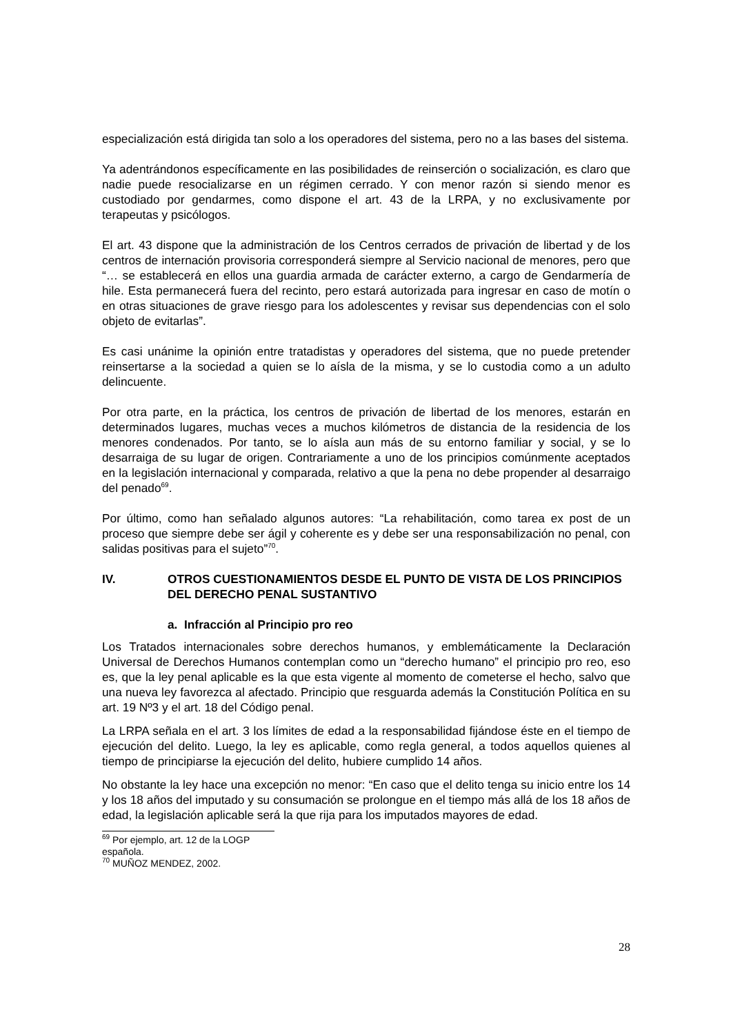especialización está dirigida tan solo a los operadores del sistema, pero no a las bases del sistema.
Ya adentrándonos específicamente en las posibilidades de reinserción o socialización, es claro que nadie puede resocializarse en un régimen cerrado. Y con menor razón si siendo menor es custodiado por gendarmes, como dispone el art. 43 de la LRPA, y no exclusivamente por terapeutas y psicólogos.
El art. 43 dispone que la administración de los Centros cerrados de privación de libertad y de los centros de internación provisoria corresponderá siempre al Servicio nacional de menores, pero que “… se establecerá en ellos una guardia armada de carácter externo, a cargo de Gendarmería de hile. Esta permanecerá fuera del recinto, pero estará autorizada para ingresar en caso de motín o en otras situaciones de grave riesgo para los adolescentes y revisar sus dependencias con el solo objeto de evitarlas”.
Es casi unánime la opinión entre tratadistas y operadores del sistema, que no puede pretender reinsertarse a la sociedad a quien se lo aísla de la misma, y se lo custodia como a un adulto delincuente.
Por otra parte, en la práctica, los centros de privación de libertad de los menores, estarán en determinados lugares, muchas veces a muchos kilómetros de distancia de la residencia de los menores condenados. Por tanto, se lo aísla aun más de su entorno familiar y social, y se lo desarraiga de su lugar de origen. Contrariamente a uno de los principios comúnmente aceptados en la legislación internacional y comparada, relativo a que la pena no debe propender al desarraigo del penado<sup>69</sup>.
Por último, como han señalado algunos autores: “La rehabilitación, como tarea ex post de un proceso que siempre debe ser ágil y coherente es y debe ser una responsabilización no penal, con salidas positivas para el sujeto”<sup>70</sup>.
IV. OTROS CUESTIONAMIENTOS DESDE EL PUNTO DE VISTA DE LOS PRINCIPIOS DEL DERECHO PENAL SUSTANTIVO
a. Infracción al Principio pro reo
Los Tratados internacionales sobre derechos humanos, y emblemáticamente la Declaración Universal de Derechos Humanos contemplan como un “derecho humano” el principio pro reo, eso es, que la ley penal aplicable es la que esta vigente al momento de cometerse el hecho, salvo que una nueva ley favorezca al afectado. Principio que resguarda además la Constitución Política en su art. 19 Nº3 y el art. 18 del Código penal.
La LRPA señala en el art. 3 los límites de edad a la responsabilidad fijándose éste en el tiempo de ejecución del delito. Luego, la ley es aplicable, como regla general, a todos aquellos quienes al tiempo de principiarse la ejecución del delito, hubiere cumplido 14 años.
No obstante la ley hace una excepción no menor: “En caso que el delito tenga su inicio entre los 14 y los 18 años del imputado y su consumación se prolongue en el tiempo más allá de los 18 años de edad, la legislación aplicable será la que rija para los imputados mayores de edad.
<sup>69</sup> Por ejemplo, art. 12 de la LOGP española.
<sup>70</sup> MUÑOZ MENDEZ, 2002.
28